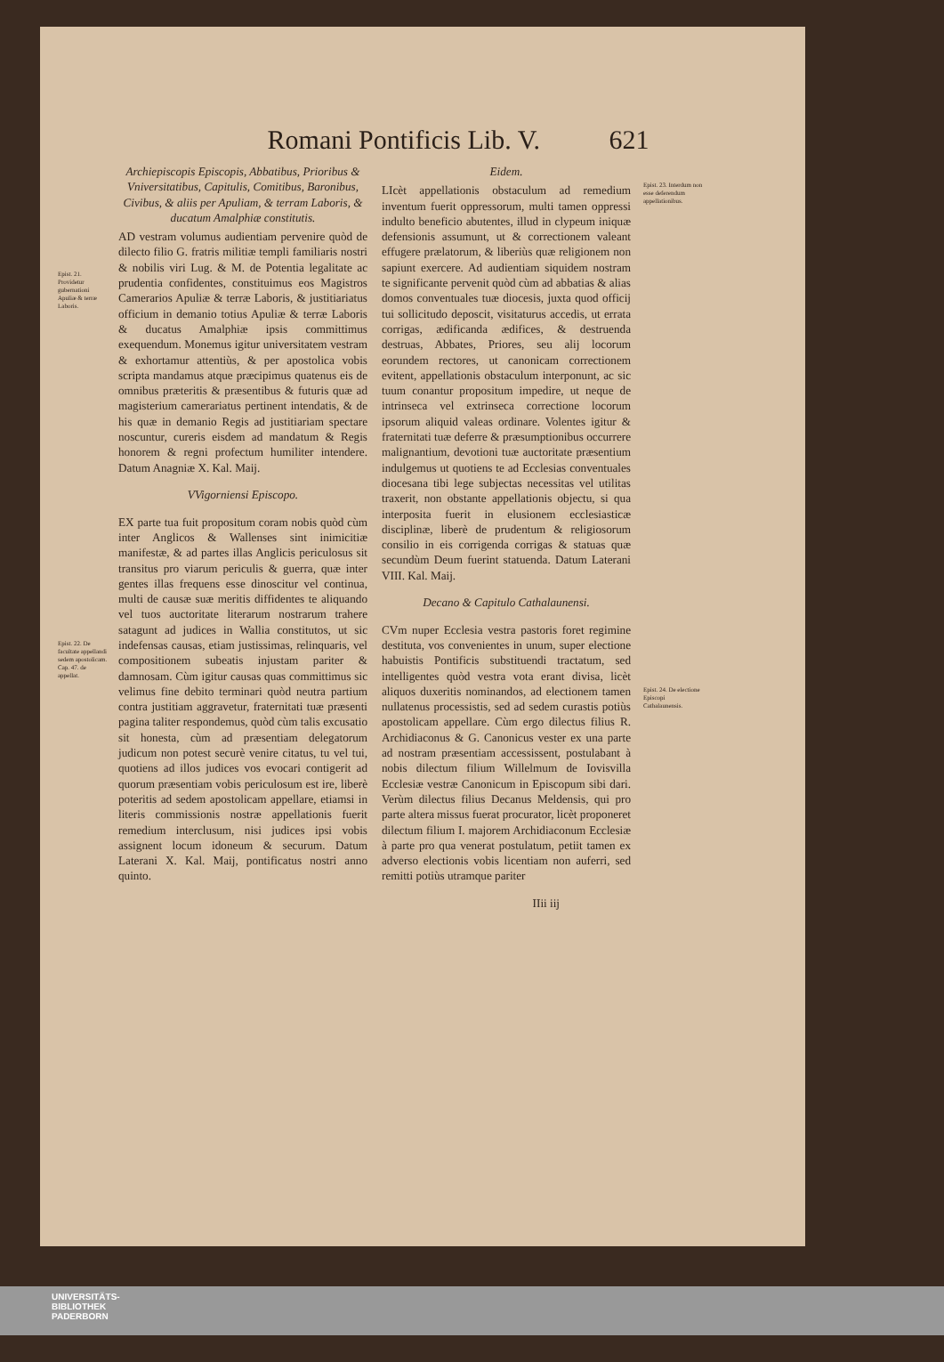Romani Pontificis Lib. V. 621
Epist. 21. Providetur gubernationi Apuliæ & terræ Laboris.
Epist. 22. De facultate appellandi sedem apostolicam. Cap. 47. de appellat.
Archiepiscopis Episcopis, Abbatibus, Prioribus & Vniversitatibus, Capitulis, Comitibus, Baronibus, Civibus, & aliis per Apuliam, & terram Laboris, & ducatum Amalphiæ constitutis.
AD vestram volumus audientiam pervenire quòd de dilecto filio G. fratris militiæ templi familiaris nostri & nobilis viri Lug. & M. de Potentia legalitate ac prudentia confidentes, constituimus eos Magistros Camerarios Apuliæ & terræ Laboris, & justitiariatus officium in demanio totius Apuliæ & terræ Laboris & ducatus Amalphiæ ipsis committimus exequendum. Monemus igitur universitatem vestram & exhortamur attentiùs, & per apostolica vobis scripta mandamus atque præcipimus quatenus eis de omnibus præteritis & præsentibus & futuris quæ ad magisterium camerariatus pertinent intendatis, & de his quæ in demanio Regis ad justitiariam spectare noscuntur, cureris eisdem ad mandatum & Regis honorem & regni profectum humiliter intendere. Datum Anagniæ X. Kal. Maij.
VVigorniensi Episcopo.
EX parte tua fuit propositum coram nobis quòd cùm inter Anglicos & Wallenses sint inimicitiæ manifestæ, & ad partes illas Anglicis periculosus sit transitus pro viarum periculis & guerra, quæ inter gentes illas frequens esse dinoscitur vel continua, multi de causæ suæ meritis diffidentes te aliquando vel tuos auctoritate literarum nostrarum trahere satagunt ad judices in Wallia constitutos, ut sic indefensas causas, etiam justissimas, relinquaris, vel compositionem subeatis injustam pariter & damnosam. Cùm igitur causas quas committimus sic velimus fine debito terminari quòd neutra partium contra justitiam aggravetur, fraternitati tuæ præsenti pagina taliter respondemus, quòd cùm talis excusatio sit honesta, cùm ad præsentiam delegatorum judicum non potest securè venire citatus, tu vel tui, quotiens ad illos judices vos evocari contigerit ad quorum præsentiam vobis periculosum est ire, liberè poteritis ad sedem apostolicam appellare, etiamsi in literis commissionis nostræ appellationis fuerit remedium interclusum, nisi judices ipsi vobis assignent locum idoneum & securum. Datum Laterani X. Kal. Maij, pontificatus nostri anno quinto.
Eidem.
LIcèt appellationis obstaculum ad remedium inventum fuerit oppressorum, multi tamen oppressi indulto beneficio abutentes, illud in clypeum iniquæ defensionis assumunt, ut & correctionem valeant effugere prælatorum, & liberiùs quæ religionem non sapiunt exercere. Ad audientiam siquidem nostram te significante pervenit quòd cùm ad abbatias & alias domos conventuales tuæ diocesis, juxta quod officij tui sollicitudo deposcit, visitaturus accedis, ut errata corrigas, ædificanda ædifices, & destruenda destruas, Abbates, Priores, seu alij locorum eorundem rectores, ut canonicam correctionem evitent, appellationis obstaculum interponunt, ac sic tuum conantur propositum impedire, ut neque de intrinseca vel extrinseca correctione locorum ipsorum aliquid valeas ordinare. Volentes igitur & fraternitati tuæ deferre & præsumptionibus occurrere malignantium, devotioni tuæ auctoritate præsentium indulgemus ut quotiens te ad Ecclesias conventuales diocesana tibi lege subjectas necessitas vel utilitas traxerit, non obstante appellationis objectu, si qua interposita fuerit in elusionem ecclesiasticæ disciplinæ, liberè de prudentum & religiosorum consilio in eis corrigenda corrigas & statuas quæ secundùm Deum fuerint statuenda. Datum Laterani VIII. Kal. Maij.
Decano & Capitulo Cathalaunensi.
CVm nuper Ecclesia vestra pastoris foret regimine destituta, vos convenientes in unum, super electione habuistis Pontificis substituendi tractatum, sed intelligentes quòd vestra vota erant divisa, licèt aliquos duxeritis nominandos, ad electionem tamen nullatenus processistis, sed ad sedem curastis potiùs apostolicam appellare. Cùm ergo dilectus filius R. Archidiaconus & G. Canonicus vester ex una parte ad nostram præsentiam accessissent, postulabant à nobis dilectum filium Willelmum de Iovisvilla Ecclesiæ vestræ Canonicum in Episcopum sibi dari. Verùm dilectus filius Decanus Meldensis, qui pro parte altera missus fuerat procurator, licèt proponeret dilectum filium I. majorem Archidiaconum Ecclesiæ à parte pro qua venerat postulatum, petiit tamen ex adverso electionis vobis licentiam non auferri, sed remitti potiùs utramque pariter
IIii iij
Epist. 23. Interdum non esse deferendum appellationibus.
Epist. 24. De electione Episcopi Cathalaunensis.
UNIVERSITÄTS-
BIBLIOTHEK
PADERBORN